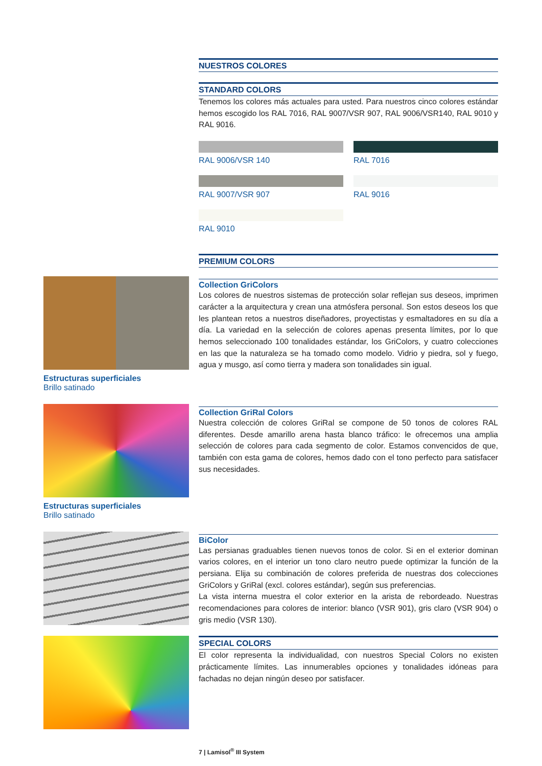NUESTROS COLORES
STANDARD COLORS
Tenemos los colores más actuales para usted. Para nuestros cinco colores estándar hemos escogido los RAL 7016, RAL 9007/VSR 907, RAL 9006/VSR140, RAL 9010 y RAL 9016.
RAL 9006/VSR 140
RAL 7016
RAL 9007/VSR 907
RAL 9016
RAL 9010
PREMIUM COLORS
Collection GriColors
Los colores de nuestros sistemas de protección solar reflejan sus deseos, imprimen carácter a la arquitectura y crean una atmósfera personal. Son estos deseos los que les plantean retos a nuestros diseñadores, proyectistas y esmaltadores en su día a día. La variedad en la selección de colores apenas presenta límites, por lo que hemos seleccionado 100 tonalidades estándar, los GriColors, y cuatro colecciones en las que la naturaleza se ha tomado como modelo. Vidrio y piedra, sol y fuego, agua y musgo, así como tierra y madera son tonalidades sin igual.
Collection GriRal Colors
Nuestra colección de colores GriRal se compone de 50 tonos de colores RAL diferentes. Desde amarillo arena hasta blanco tráfico: le ofrecemos una amplia selección de colores para cada segmento de color. Estamos convencidos de que, también con esta gama de colores, hemos dado con el tono perfecto para satisfacer sus necesidades.
BiColor
Las persianas graduables tienen nuevos tonos de color. Si en el exterior dominan varios colores, en el interior un tono claro neutro puede optimizar la función de la persiana. Elija su combinación de colores preferida de nuestras dos colecciones GriColors y GriRal (excl. colores estándar), según sus preferencias.
La vista interna muestra el color exterior en la arista de rebordeado. Nuestras recomendaciones para colores de interior: blanco (VSR 901), gris claro (VSR 904) o gris medio (VSR 130).
SPECIAL COLORS
El color representa la individualidad, con nuestros Special Colors no existen prácticamente límites. Las innumerables opciones y tonalidades idóneas para fachadas no dejan ningún deseo por satisfacer.
Estructuras superficiales
Brillo satinado
Estructuras superficiales
Brillo satinado
7 | Lamisol<sup>®</sup> III System